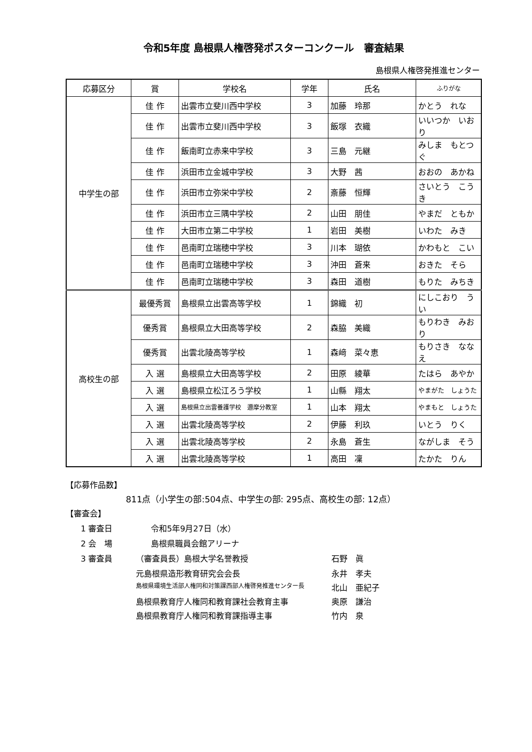令和5年度 島根県人権啓発ポスターコンクール　審査結果
島根県人権啓発推進センター
| 応募区分 | 賞 | 学校名 | 学年 | 氏名 | ふりがな |
| --- | --- | --- | --- | --- | --- |
| 中学生の部 | 佳 作 | 出雲市立斐川西中学校 | 3 | 加藤 玲那 | かとう れな |
| | 佳 作 | 出雲市立斐川西中学校 | 3 | 飯塚 衣織 | いいつか いおり |
| | 佳 作 | 飯南町立赤来中学校 | 3 | 三島 元継 | みしま もとつぐ |
| | 佳 作 | 浜田市立金城中学校 | 3 | 大野 茜 | おおの あかね |
| | 佳 作 | 浜田市立弥栄中学校 | 2 | 斎藤 恒輝 | さいとう こうき |
| | 佳 作 | 浜田市立三隅中学校 | 2 | 山田 朋佳 | やまだ ともか |
| | 佳 作 | 大田市立第二中学校 | 1 | 岩田 美樹 | いわた みき |
| | 佳 作 | 邑南町立瑞穂中学校 | 3 | 川本 瑚依 | かわもと こい |
| | 佳 作 | 邑南町立瑞穂中学校 | 3 | 沖田 蒼来 | おきた そら |
| | 佳 作 | 邑南町立瑞穂中学校 | 3 | 森田 道樹 | もりた みちき |
| 高校生の部 | 最優秀賞 | 島根県立出雲高等学校 | 1 | 錦織 初 | にしこおり うい |
| | 優秀賞 | 島根県立大田高等学校 | 2 | 森脇 美織 | もりわき みおり |
| | 優秀賞 | 出雲北陵高等学校 | 1 | 森﨑 菜々恵 | もりさき ななえ |
| | 入 選 | 島根県立大田高等学校 | 2 | 田原 綾華 | たはら あやか |
| | 入 選 | 島根県立松江ろう学校 | 1 | 山縣 翔太 | やまがた しょうた |
| | 入 選 | 島根県立出雲養護学校 邇摩分教室 | 1 | 山本 翔太 | やまもと しょうた |
| | 入 選 | 出雲北陵高等学校 | 2 | 伊藤 利玖 | いとう りく |
| | 入 選 | 出雲北陵高等学校 | 2 | 永島 蒼生 | ながしま そう |
| | 入 選 | 出雲北陵高等学校 | 1 | 高田 凜 | たかた りん |
【応募作品数】
811点（小学生の部:504点、中学生の部: 295点、高校生の部: 12点）
【審査会】
1 審査日 令和5年9月27日（水）
2 会　場 島根県職員会館アリーナ
3 審査員 （審査員長）島根大学名誉教授 石野　眞
元島根県造形教育研究会会長 永井　孝夫
島根県環境生活部人権同和対策課西部人権啓発推進センター長 北山　亜紀子
島根県教育庁人権同和教育課社会教育主事 奥原　謙治
島根県教育庁人権同和教育課指導主事 竹内　泉